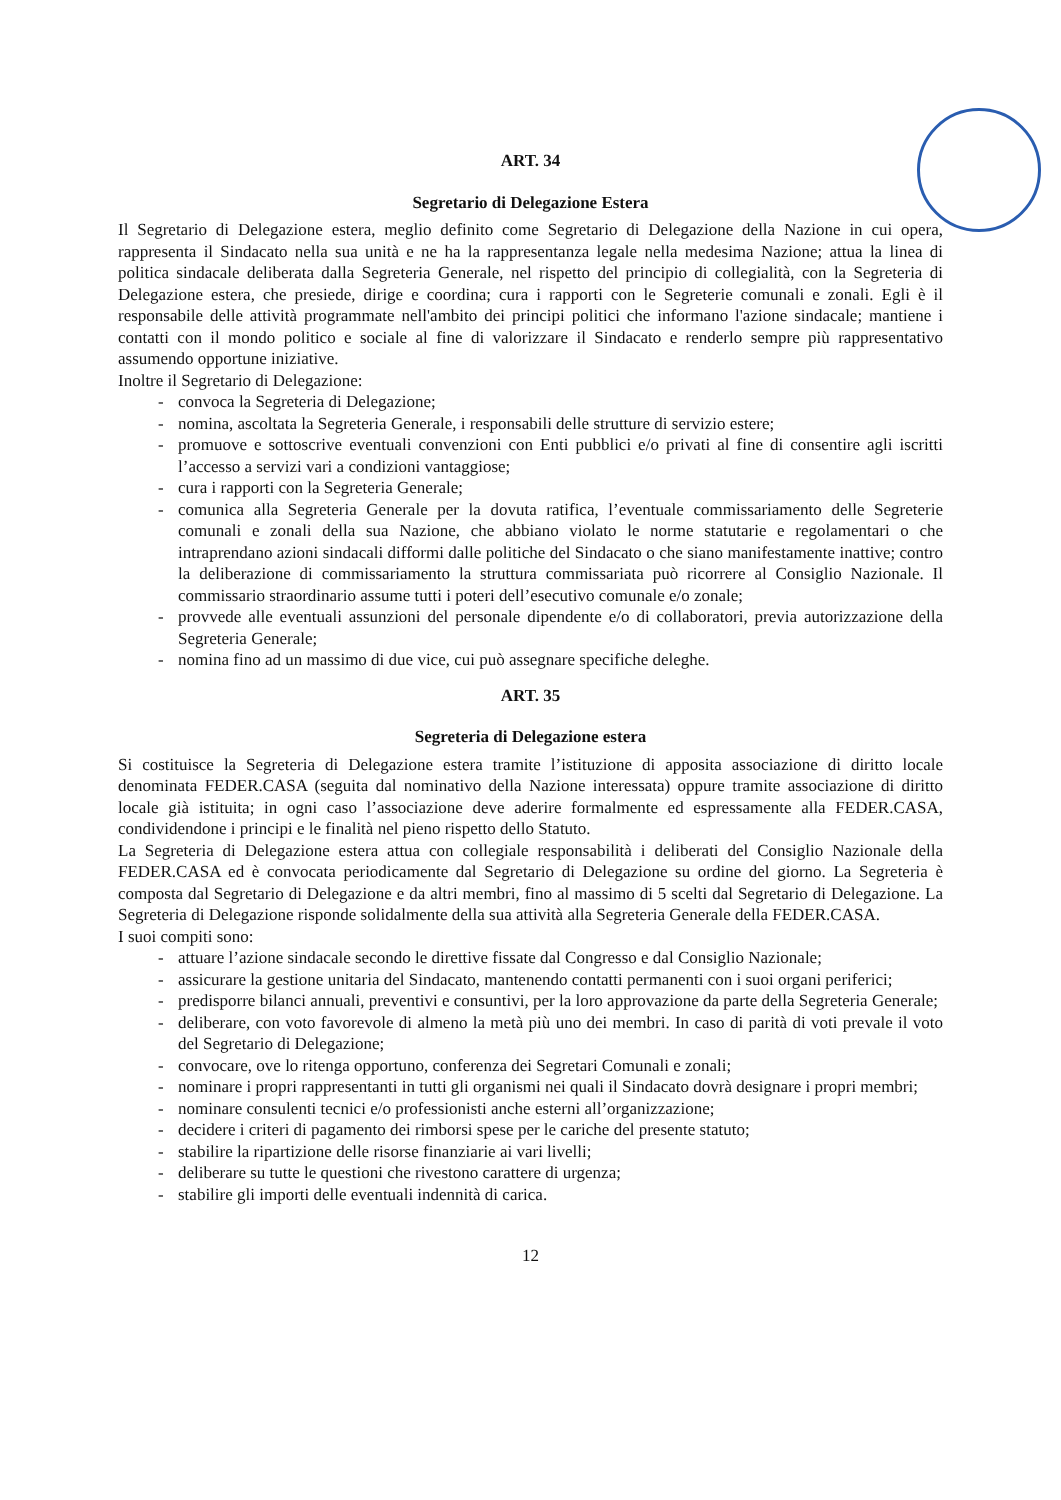ART. 34
Segretario di Delegazione Estera
Il Segretario di Delegazione estera, meglio definito come Segretario di Delegazione della Nazione in cui opera, rappresenta il Sindacato nella sua unità e ne ha la rappresentanza legale nella medesima Nazione; attua la linea di politica sindacale deliberata dalla Segreteria Generale, nel rispetto del principio di collegialità, con la Segreteria di Delegazione estera, che presiede, dirige e coordina; cura i rapporti con le Segreterie comunali e zonali. Egli è il responsabile delle attività programmate nell'ambito dei principi politici che informano l'azione sindacale; mantiene i contatti con il mondo politico e sociale al fine di valorizzare il Sindacato e renderlo sempre più rappresentativo assumendo opportune iniziative.
Inoltre il Segretario di Delegazione:
- convoca la Segreteria di Delegazione;
- nomina, ascoltata la Segreteria Generale, i responsabili delle strutture di servizio estere;
- promuove e sottoscrive eventuali convenzioni con Enti pubblici e/o privati al fine di consentire agli iscritti l’accesso a servizi vari a condizioni vantaggiose;
- cura i rapporti con la Segreteria Generale;
- comunica alla Segreteria Generale per la dovuta ratifica, l’eventuale commissariamento delle Segreterie comunali e zonali della sua Nazione, che abbiano violato le norme statutarie e regolamentari o che intraprendano azioni sindacali difformi dalle politiche del Sindacato o che siano manifestamente inattive; contro la deliberazione di commissariamento la struttura commissariata può ricorrere al Consiglio Nazionale. Il commissario straordinario assume tutti i poteri dell’esecutivo comunale e/o zonale;
- provvede alle eventuali assunzioni del personale dipendente e/o di collaboratori, previa autorizzazione della Segreteria Generale;
- nomina fino ad un massimo di due vice, cui può assegnare specifiche deleghe.
ART. 35
Segreteria di Delegazione estera
Si costituisce la Segreteria di Delegazione estera tramite l’istituzione di apposita associazione di diritto locale denominata FEDER.CASA (seguita dal nominativo della Nazione interessata) oppure tramite associazione di diritto locale già istituita; in ogni caso l’associazione deve aderire formalmente ed espressamente alla FEDER.CASA, condividendone i principi e le finalità nel pieno rispetto dello Statuto.
La Segreteria di Delegazione estera attua con collegiale responsabilità i deliberati del Consiglio Nazionale della FEDER.CASA ed è convocata periodicamente dal Segretario di Delegazione su ordine del giorno. La Segreteria è composta dal Segretario di Delegazione e da altri membri, fino al massimo di 5 scelti dal Segretario di Delegazione. La Segreteria di Delegazione risponde solidalmente della sua attività alla Segreteria Generale della FEDER.CASA.
I suoi compiti sono:
- attuare l’azione sindacale secondo le direttive fissate dal Congresso e dal Consiglio Nazionale;
- assicurare la gestione unitaria del Sindacato, mantenendo contatti permanenti con i suoi organi periferici;
- predisporre bilanci annuali, preventivi e consuntivi, per la loro approvazione da parte della Segreteria Generale;
- deliberare, con voto favorevole di almeno la metà più uno dei membri. In caso di parità di voti prevale il voto del Segretario di Delegazione;
- convocare, ove lo ritenga opportuno, conferenza dei Segretari Comunali e zonali;
- nominare i propri rappresentanti in tutti gli organismi nei quali il Sindacato dovrà designare i propri membri;
- nominare consulenti tecnici e/o professionisti anche esterni all’organizzazione;
- decidere i criteri di pagamento dei rimborsi spese per le cariche del presente statuto;
- stabilire la ripartizione delle risorse finanziarie ai vari livelli;
- deliberare su tutte le questioni che rivestono carattere di urgenza;
- stabilire gli importi delle eventuali indennità di carica.
12